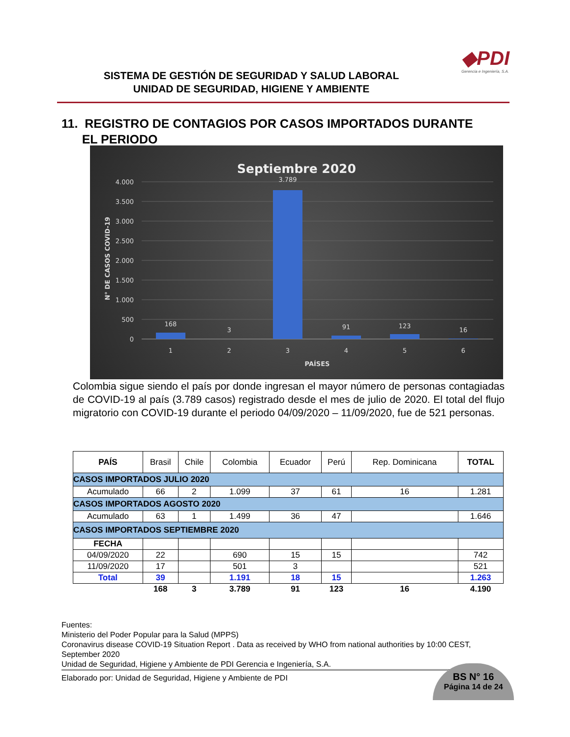SISTEMA DE GESTIÓN DE SEGURIDAD Y SALUD LABORAL
UNIDAD DE SEGURIDAD, HIGIENE Y AMBIENTE
◆PDI
Gerencia e Ingeniería, S.A.
11. REGISTRO DE CONTAGIOS POR CASOS IMPORTADOS DURANTE
EL PERIODO
Septiembre 2020
4.000
3.500
3.000
2.500
2.000
1.500
1.000
500
0
N° DE CASOS COVID-19
168
3
3.789
91
123
16
1
2
3
4
5
6
PAÍSES
Colombia sigue siendo el país por donde ingresan el mayor número de personas contagiadas de COVID-19 al país (3.789 casos) registrado desde el mes de julio de 2020. El total del flujo migratorio con COVID-19 durante el periodo 04/09/2020 – 11/09/2020, fue de 521 personas.
| PAÍS | Brasil | Chile | Colombia | Ecuador | Perú | Rep. Dominicana | TOTAL |
| CASOS IMPORTADOS JULIO 2020 | | | | | | | |
| Acumulado | 66 | 2 | 1.099 | 37 | 61 | 16 | 1.281 |
| CASOS IMPORTADOS AGOSTO 2020 | | | | | | | |
| Acumulado | 63 | 1 | 1.499 | 36 | 47 | | 1.646 |
| CASOS IMPORTADOS SEPTIEMBRE 2020 | | | | | | | |
| FECHA | | | | | | | |
| 04/09/2020 | 22 | | 690 | 15 | 15 | | 742 |
| 11/09/2020 | 17 | | 501 | 3 | | | 521 |
| Total | 39 | | 1.191 | 18 | 15 | | 1.263 |
| | 168 | 3 | 3.789 | 91 | 123 | 16 | 4.190 |
Fuentes:
Ministerio del Poder Popular para la Salud (MPPS)
Coronavirus disease COVID-19 Situation Report . Data as received by WHO from national authorities by 10:00 CEST, September 2020
Unidad de Seguridad, Higiene y Ambiente de PDI Gerencia e Ingeniería, S.A.
Elaborado por: Unidad de Seguridad, Higiene y Ambiente de PDI
BS N° 16
Página 14 de 24